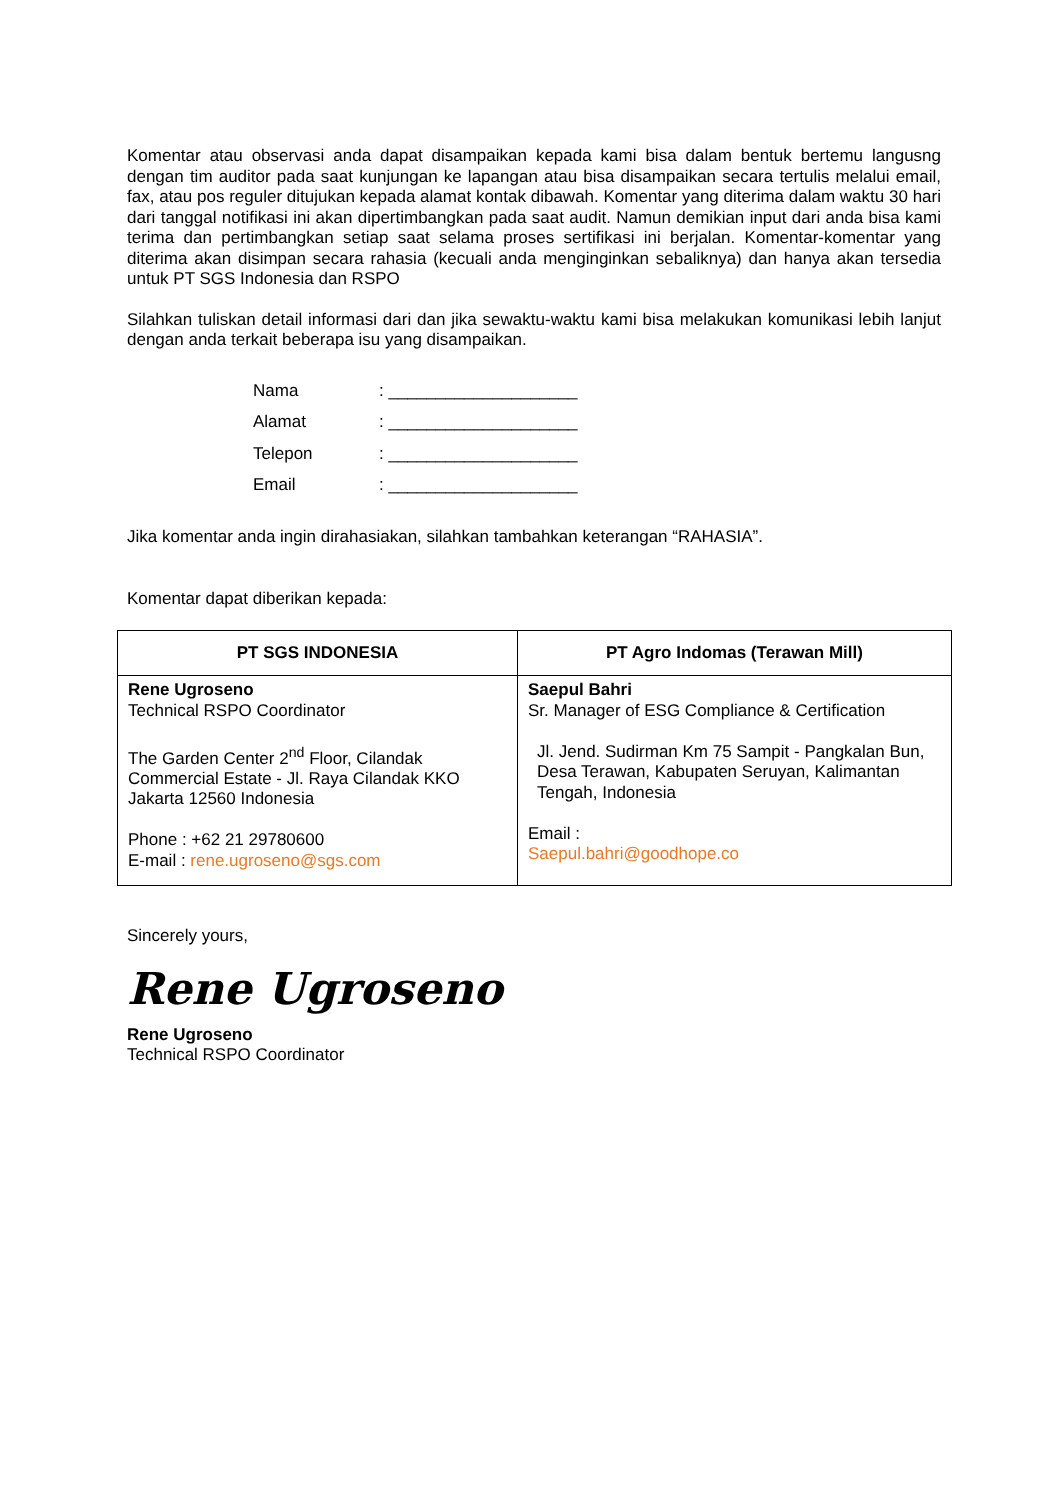Komentar atau observasi anda dapat disampaikan kepada kami bisa dalam bentuk bertemu langusng dengan tim auditor pada saat kunjungan ke lapangan atau bisa disampaikan secara tertulis melalui email, fax, atau pos reguler ditujukan kepada alamat kontak dibawah. Komentar yang diterima dalam waktu 30 hari dari tanggal notifikasi ini akan dipertimbangkan pada saat audit. Namun demikian input dari anda bisa kami terima dan pertimbangkan setiap saat selama proses sertifikasi ini berjalan. Komentar-komentar yang diterima akan disimpan secara rahasia (kecuali anda menginginkan sebaliknya) dan hanya akan tersedia untuk PT SGS Indonesia dan RSPO
Silahkan tuliskan detail informasi dari dan jika sewaktu-waktu kami bisa melakukan komunikasi lebih lanjut dengan anda terkait beberapa isu yang disampaikan.
Nama: ____________________
Alamat: ____________________
Telepon: ____________________
Email: ____________________
Jika komentar anda ingin dirahasiakan, silahkan tambahkan keterangan “RAHASIA”.
Komentar dapat diberikan kepada:
| PT SGS INDONESIA | PT Agro Indomas (Terawan Mill) |
| --- | --- |
| Rene Ugroseno Technical RSPO Coordinator The Garden Center 2<sup>nd</sup> Floor, Cilandak Commercial Estate - Jl. Raya Cilandak KKO Jakarta 12560 Indonesia Phone : +62 21 29780600 E-mail : rene.ugroseno@sgs.com | Saepul Bahri Sr. Manager of ESG Compliance & Certification Jl. Jend. Sudirman Km 75 Sampit - Pangkalan Bun, Desa Terawan, Kabupaten Seruyan, Kalimantan Tengah, Indonesia Email : Saepul.bahri@goodhope.co |
Sincerely yours,
Rene Ugroseno
Rene Ugroseno
Technical RSPO Coordinator